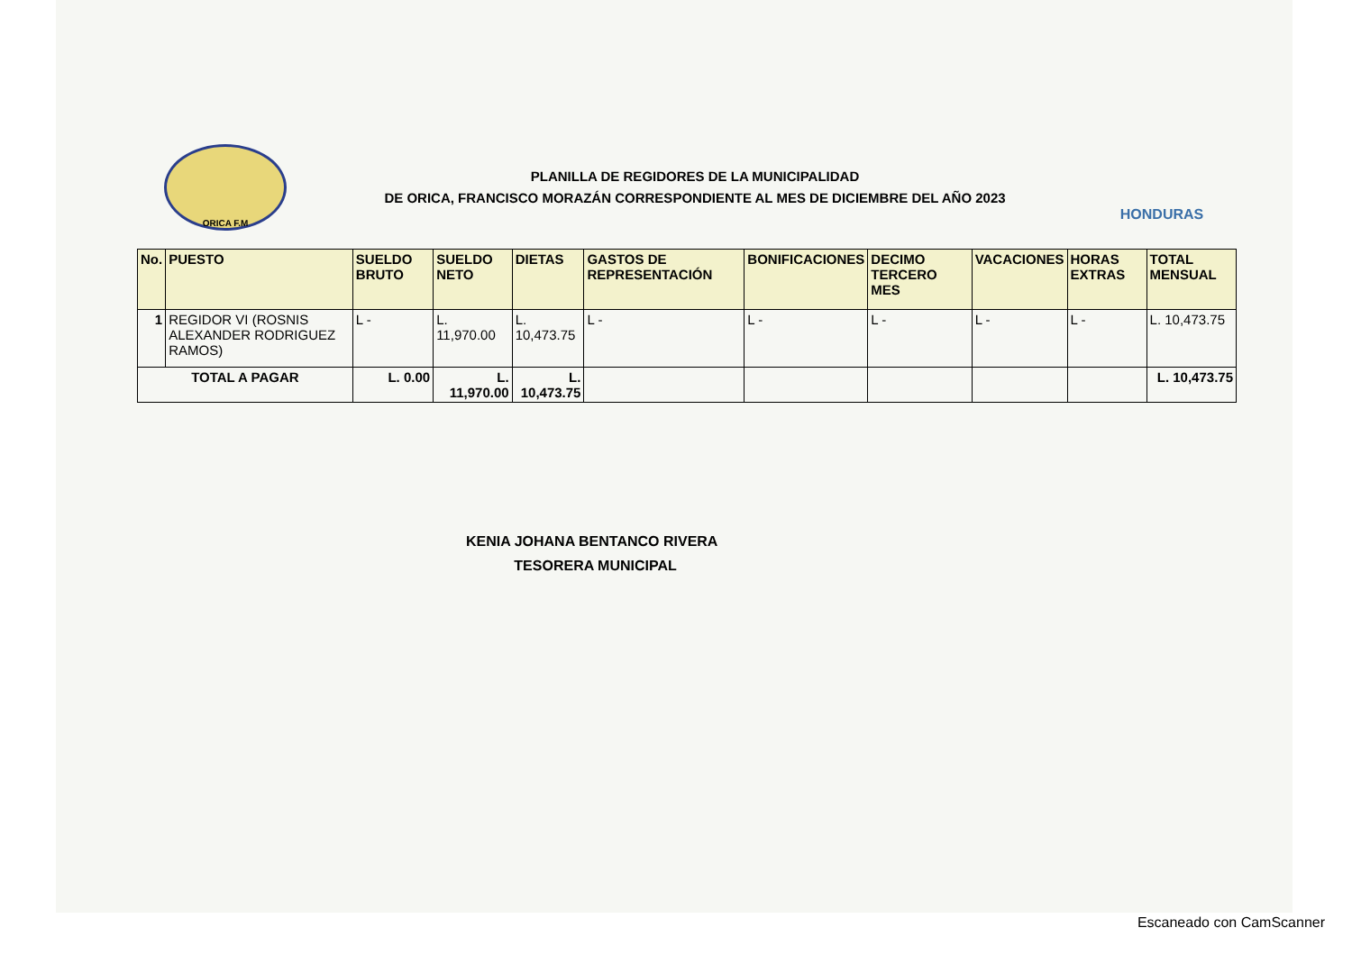ORICA F.M
PLANILLA DE REGIDORES DE LA MUNICIPALIDAD
DE ORICA, FRANCISCO MORAZÁN CORRESPONDIENTE AL MES DE DICIEMBRE DEL AÑO 2023
HONDURAS
| No. | PUESTO | SUELDO BRUTO | SUELDO NETO | DIETAS | GASTOS DE REPRESENTACIÓN | BONIFICACIONES | DECIMO TERCERO MES | VACACIONES | HORAS EXTRAS | TOTAL MENSUAL |
| --- | --- | --- | --- | --- | --- | --- | --- | --- | --- | --- |
| 1 | REGIDOR VI (ROSNIS ALEXANDER RODRIGUEZ RAMOS) | L - | L. 11,970.00 | L. 10,473.75 | L - | L - | L - | L - | L - | L. 10,473.75 |
| TOTAL A PAGAR | | L. 0.00 | L. 11,970.00 | L. 10,473.75 | | | | | | L. 10,473.75 |
KENIA JOHANA BENTANCO RIVERA
TESORERA MUNICIPAL
Escaneado con CamScanner